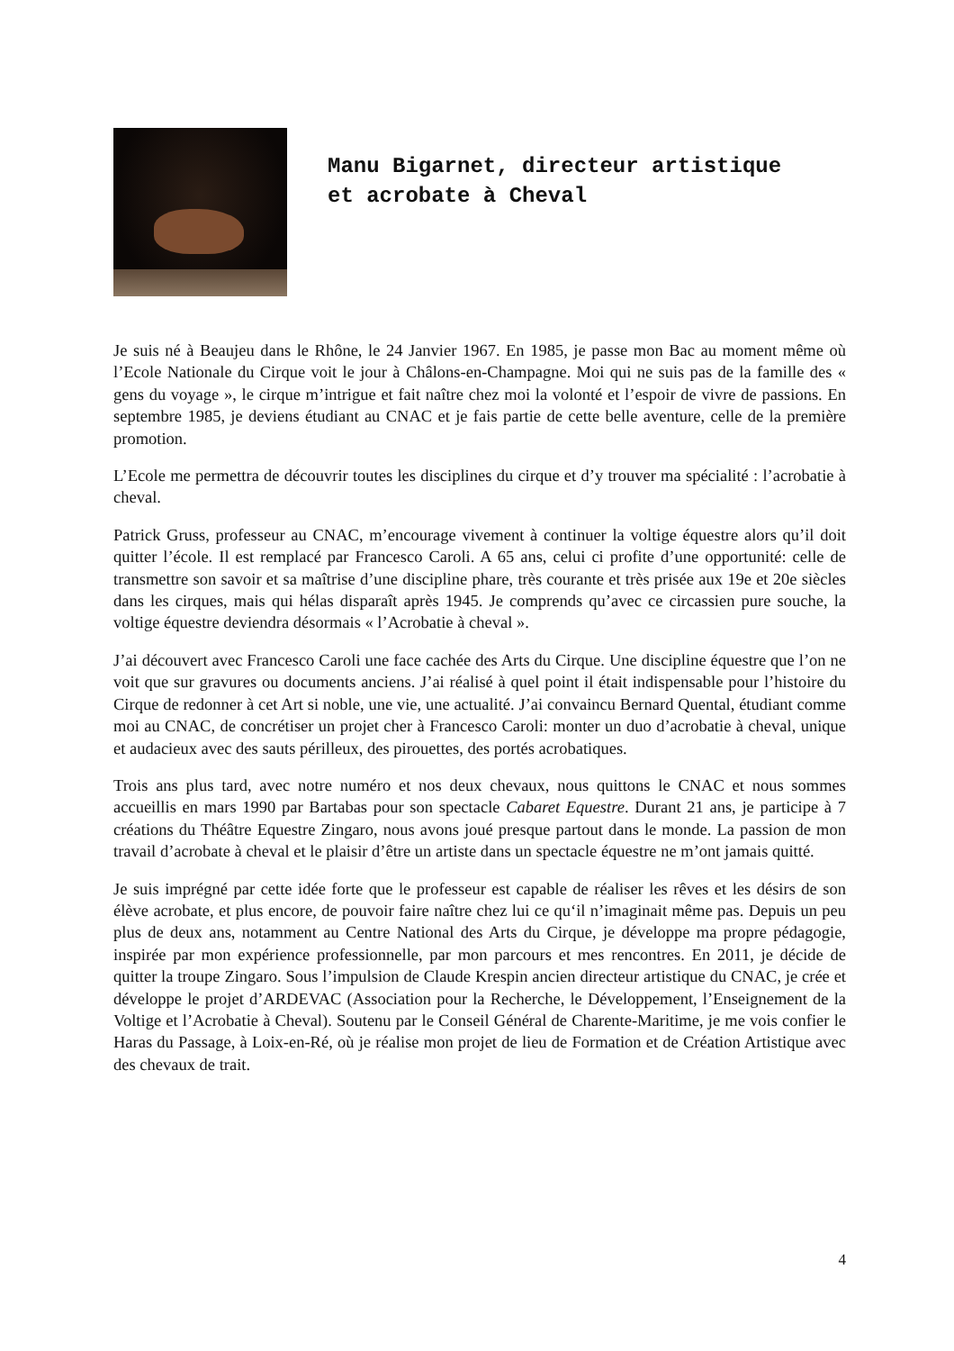Manu Bigarnet, directeur artistique
et acrobate à Cheval
Je suis né à Beaujeu dans le Rhône, le 24 Janvier 1967. En 1985, je passe mon Bac au moment même où l’Ecole Nationale du Cirque voit le jour à Châlons-en-Champagne. Moi qui ne suis pas de la famille des « gens du voyage », le cirque m’intrigue et fait naître chez moi la volonté et l’espoir de vivre de passions. En septembre 1985, je deviens étudiant au CNAC et je fais partie de cette belle aventure, celle de la première promotion.
L’Ecole me permettra de découvrir toutes les disciplines du cirque et d’y trouver ma spécialité : l’acrobatie à cheval.
Patrick Gruss, professeur au CNAC, m’encourage vivement à continuer la voltige équestre alors qu’il doit quitter l’école. Il est remplacé par Francesco Caroli. A 65 ans, celui ci profite d’une opportunité: celle de transmettre son savoir et sa maîtrise d’une discipline phare, très courante et très prisée aux 19e et 20e siècles dans les cirques, mais qui hélas disparaît après 1945. Je comprends qu’avec ce circassien pure souche, la voltige équestre deviendra désormais « l’Acrobatie à cheval ».
J’ai découvert avec Francesco Caroli une face cachée des Arts du Cirque. Une discipline équestre que l’on ne voit que sur gravures ou documents anciens. J’ai réalisé à quel point il était indispensable pour l’histoire du Cirque de redonner à cet Art si noble, une vie, une actualité. J’ai convaincu Bernard Quental, étudiant comme moi au CNAC, de concrétiser un projet cher à Francesco Caroli: monter un duo d’acrobatie à cheval, unique et audacieux avec des sauts périlleux, des pirouettes, des portés acrobatiques.
Trois ans plus tard, avec notre numéro et nos deux chevaux, nous quittons le CNAC et nous sommes accueillis en mars 1990 par Bartabas pour son spectacle Cabaret Equestre. Durant 21 ans, je participe à 7 créations du Théâtre Equestre Zingaro, nous avons joué presque partout dans le monde. La passion de mon travail d’acrobate à cheval et le plaisir d’être un artiste dans un spectacle équestre ne m’ont jamais quitté.
Je suis imprégné par cette idée forte que le professeur est capable de réaliser les rêves et les désirs de son élève acrobate, et plus encore, de pouvoir faire naître chez lui ce qu‘il n’imaginait même pas. Depuis un peu plus de deux ans, notamment au Centre National des Arts du Cirque, je développe ma propre pédagogie, inspirée par mon expérience professionnelle, par mon parcours et mes rencontres. En 2011, je décide de quitter la troupe Zingaro. Sous l’impulsion de Claude Krespin ancien directeur artistique du CNAC, je crée et développe le projet d’ARDEVAC (Association pour la Recherche, le Développement, l’Enseignement de la Voltige et l’Acrobatie à Cheval). Soutenu par le Conseil Général de Charente-Maritime, je me vois confier le Haras du Passage, à Loix-en-Ré, où je réalise mon projet de lieu de Formation et de Création Artistique avec des chevaux de trait.
4